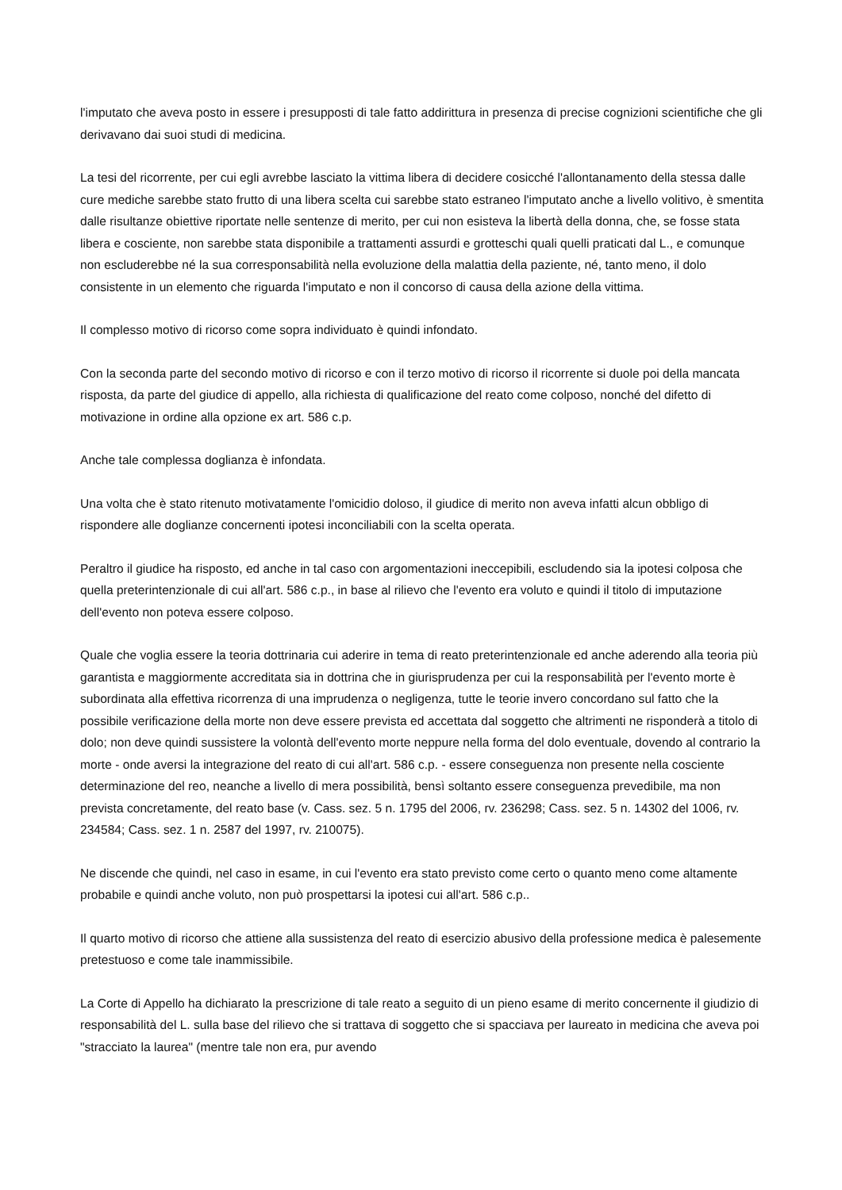l'imputato che aveva posto in essere i presupposti di tale fatto addirittura in presenza di precise cognizioni scientifiche che gli derivavano dai suoi studi di medicina.
La tesi del ricorrente, per cui egli avrebbe lasciato la vittima libera di decidere cosicché l'allontanamento della stessa dalle cure mediche sarebbe stato frutto di una libera scelta cui sarebbe stato estraneo l'imputato anche a livello volitivo, è smentita dalle risultanze obiettive riportate nelle sentenze di merito, per cui non esisteva la libertà della donna, che, se fosse stata libera e cosciente, non sarebbe stata disponibile a trattamenti assurdi e grotteschi quali quelli praticati dal L., e comunque non escluderebbe né la sua corresponsabilità nella evoluzione della malattia della paziente, né, tanto meno, il dolo consistente in un elemento che riguarda l'imputato e non il concorso di causa della azione della vittima.
Il complesso motivo di ricorso come sopra individuato è quindi infondato.
Con la seconda parte del secondo motivo di ricorso e con il terzo motivo di ricorso il ricorrente si duole poi della mancata risposta, da parte del giudice di appello, alla richiesta di qualificazione del reato come colposo, nonché del difetto di motivazione in ordine alla opzione ex art. 586 c.p.
Anche tale complessa doglianza è infondata.
Una volta che è stato ritenuto motivatamente l'omicidio doloso, il giudice di merito non aveva infatti alcun obbligo di rispondere alle doglianze concernenti ipotesi inconciliabili con la scelta operata.
Peraltro il giudice ha risposto, ed anche in tal caso con argomentazioni ineccepibili, escludendo sia la ipotesi colposa che quella preterintenzionale di cui all'art. 586 c.p., in base al rilievo che l'evento era voluto e quindi il titolo di imputazione dell'evento non poteva essere colposo.
Quale che voglia essere la teoria dottrinaria cui aderire in tema di reato preterintenzionale ed anche aderendo alla teoria più garantista e maggiormente accreditata sia in dottrina che in giurisprudenza per cui la responsabilità per l'evento morte è subordinata alla effettiva ricorrenza di una imprudenza o negligenza, tutte le teorie invero concordano sul fatto che la possibile verificazione della morte non deve essere prevista ed accettata dal soggetto che altrimenti ne risponderà a titolo di dolo; non deve quindi sussistere la volontà dell'evento morte neppure nella forma del dolo eventuale, dovendo al contrario la morte - onde aversi la integrazione del reato di cui all'art. 586 c.p. - essere conseguenza non presente nella cosciente determinazione del reo, neanche a livello di mera possibilità, bensì soltanto essere conseguenza prevedibile, ma non prevista concretamente, del reato base (v. Cass. sez. 5 n. 1795 del 2006, rv. 236298; Cass. sez. 5 n. 14302 del 1006, rv. 234584; Cass. sez. 1 n. 2587 del 1997, rv. 210075).
Ne discende che quindi, nel caso in esame, in cui l'evento era stato previsto come certo o quanto meno come altamente probabile e quindi anche voluto, non può prospettarsi la ipotesi cui all'art. 586 c.p..
Il quarto motivo di ricorso che attiene alla sussistenza del reato di esercizio abusivo della professione medica è palesemente pretestuoso e come tale inammissibile.
La Corte di Appello ha dichiarato la prescrizione di tale reato a seguito di un pieno esame di merito concernente il giudizio di responsabilità del L. sulla base del rilievo che si trattava di soggetto che si spacciava per laureato in medicina che aveva poi "stracciato la laurea" (mentre tale non era, pur avendo